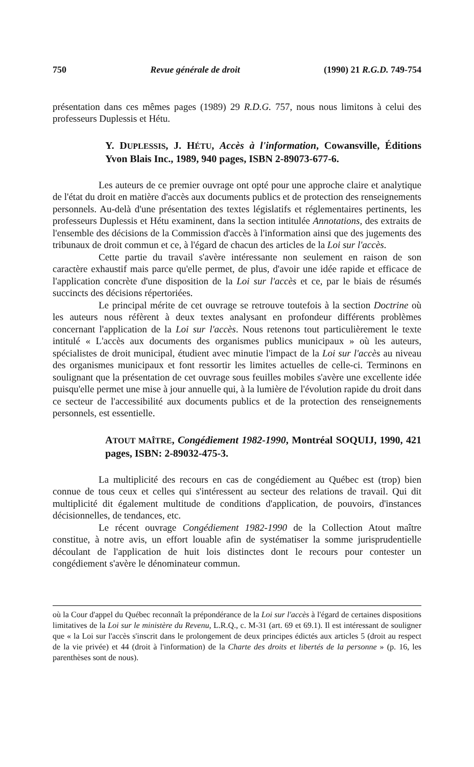750 Revue générale de droit (1990) 21 R.G.D. 749-754
présentation dans ces mêmes pages (1989) 29 R.D.G. 757, nous nous limitons à celui des professeurs Duplessis et Hétu.
Y. DUPLESSIS, J. HÉTU, Accès à l'information, Cowansville, Éditions Yvon Blais Inc., 1989, 940 pages, ISBN 2-89073-677-6.
Les auteurs de ce premier ouvrage ont opté pour une approche claire et analytique de l'état du droit en matière d'accès aux documents publics et de protection des renseignements personnels. Au-delà d'une présentation des textes législatifs et réglementaires pertinents, les professeurs Duplessis et Hétu examinent, dans la section intitulée Annotations, des extraits de l'ensemble des décisions de la Commission d'accès à l'information ainsi que des jugements des tribunaux de droit commun et ce, à l'égard de chacun des articles de la Loi sur l'accès.
Cette partie du travail s'avère intéressante non seulement en raison de son caractère exhaustif mais parce qu'elle permet, de plus, d'avoir une idée rapide et efficace de l'application concrète d'une disposition de la Loi sur l'accès et ce, par le biais de résumés succincts des décisions répertoriées.
Le principal mérite de cet ouvrage se retrouve toutefois à la section Doctrine où les auteurs nous réfèrent à deux textes analysant en profondeur différents problèmes concernant l'application de la Loi sur l'accès. Nous retenons tout particulièrement le texte intitulé « L'accès aux documents des organismes publics municipaux » où les auteurs, spécialistes de droit municipal, étudient avec minutie l'impact de la Loi sur l'accès au niveau des organismes municipaux et font ressortir les limites actuelles de celle-ci. Terminons en soulignant que la présentation de cet ouvrage sous feuilles mobiles s'avère une excellente idée puisqu'elle permet une mise à jour annuelle qui, à la lumière de l'évolution rapide du droit dans ce secteur de l'accessibilité aux documents publics et de la protection des renseignements personnels, est essentielle.
ATOUT MAÎTRE, Congédiement 1982-1990, Montréal SOQUIJ, 1990, 421 pages, ISBN: 2-89032-475-3.
La multiplicité des recours en cas de congédiement au Québec est (trop) bien connue de tous ceux et celles qui s'intéressent au secteur des relations de travail. Qui dit multiplicité dit également multitude de conditions d'application, de pouvoirs, d'instances décisionnelles, de tendances, etc.
Le récent ouvrage Congédiement 1982-1990 de la Collection Atout maître constitue, à notre avis, un effort louable afin de systématiser la somme jurisprudentielle découlant de l'application de huit lois distinctes dont le recours pour contester un congédiement s'avère le dénominateur commun.
où la Cour d'appel du Québec reconnaît la prépondérance de la Loi sur l'accès à l'égard de certaines dispositions limitatives de la Loi sur le ministère du Revenu, L.R.Q., c. M-31 (art. 69 et 69.1). Il est intéressant de souligner que « la Loi sur l'accès s'inscrit dans le prolongement de deux principes édictés aux articles 5 (droit au respect de la vie privée) et 44 (droit à l'information) de la Charte des droits et libertés de la personne » (p. 16, les parenthèses sont de nous).